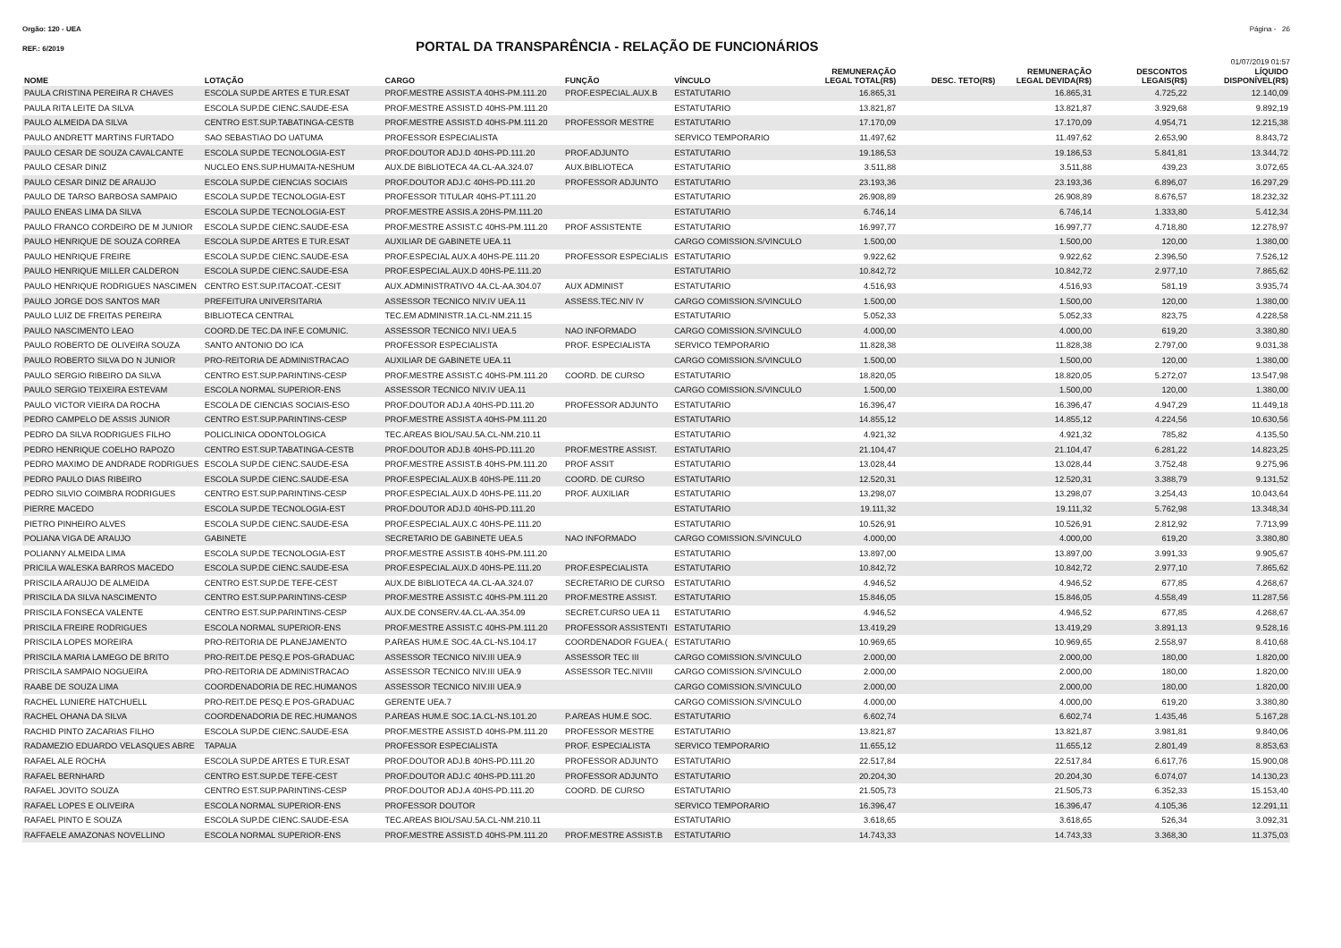Orgão: 120 - UEA Página - 26
REF.: 6/2019
PORTAL DA TRANSPARÊNCIA - RELAÇÃO DE FUNCIONÁRIOS
01/07/2019 01:57
| NOME | LOTAÇÃO | CARGO | FUNÇÃO | VÍNCULO | REMUNERAÇÃO LEGAL TOTAL(R$) | DESC. TETO(R$) | REMUNERAÇÃO LEGAL DEVIDA(R$) | DESCONTOS LEGAIS(R$) | LÍQUIDO DISPONÍVEL(R$) |
| --- | --- | --- | --- | --- | --- | --- | --- | --- | --- |
| PAULA CRISTINA PEREIRA R CHAVES | ESCOLA SUP.DE ARTES E TUR.ESAT | PROF.MESTRE ASSIST.A 40HS-PM.111.20 | PROF.ESPECIAL.AUX.B | ESTATUTARIO | 16.865,31 | | 16.865,31 | 4.725,22 | 12.140,09 |
| PAULA RITA LEITE DA SILVA | ESCOLA SUP.DE CIENC.SAUDE-ESA | PROF.MESTRE ASSIST.D 40HS-PM.111.20 | | ESTATUTARIO | 13.821,87 | | 13.821,87 | 3.929,68 | 9.892,19 |
| PAULO ALMEIDA DA SILVA | CENTRO EST.SUP.TABATINGA-CESTB | PROF.MESTRE ASSIST.D 40HS-PM.111.20 | PROFESSOR MESTRE | ESTATUTARIO | 17.170,09 | | 17.170,09 | 4.954,71 | 12.215,38 |
| PAULO ANDRETT MARTINS FURTADO | SAO SEBASTIAO DO UATUMA | PROFESSOR ESPECIALISTA | | SERVICO TEMPORARIO | 11.497,62 | | 11.497,62 | 2.653,90 | 8.843,72 |
| PAULO CESAR DE SOUZA CAVALCANTE | ESCOLA SUP.DE TECNOLOGIA-EST | PROF.DOUTOR ADJ.D 40HS-PD.111.20 | PROF.ADJUNTO | ESTATUTARIO | 19.186,53 | | 19.186,53 | 5.841,81 | 13.344,72 |
| PAULO CESAR DINIZ | NUCLEO ENS.SUP.HUMAITA-NESHUM | AUX.DE BIBLIOTECA 4A.CL-AA.324.07 | AUX.BIBLIOTECA | ESTATUTARIO | 3.511,88 | | 3.511,88 | 439,23 | 3.072,65 |
| PAULO CESAR DINIZ DE ARAUJO | ESCOLA SUP.DE CIENCIAS SOCIAIS | PROF.DOUTOR ADJ.C 40HS-PD.111.20 | PROFESSOR ADJUNTO | ESTATUTARIO | 23.193,36 | | 23.193,36 | 6.896,07 | 16.297,29 |
| PAULO DE TARSO BARBOSA SAMPAIO | ESCOLA SUP.DE TECNOLOGIA-EST | PROFESSOR TITULAR 40HS-PT.111.20 | | ESTATUTARIO | 26.908,89 | | 26.908,89 | 8.676,57 | 18.232,32 |
| PAULO ENEAS LIMA DA SILVA | ESCOLA SUP.DE TECNOLOGIA-EST | PROF.MESTRE ASSIS.A 20HS-PM.111.20 | | ESTATUTARIO | 6.746,14 | | 6.746,14 | 1.333,80 | 5.412,34 |
| PAULO FRANCO CORDEIRO DE M JUNIOR | ESCOLA SUP.DE CIENC.SAUDE-ESA | PROF.MESTRE ASSIST.C 40HS-PM.111.20 | PROF ASSISTENTE | ESTATUTARIO | 16.997,77 | | 16.997,77 | 4.718,80 | 12.278,97 |
| PAULO HENRIQUE DE SOUZA CORREA | ESCOLA SUP.DE ARTES E TUR.ESAT | AUXILIAR DE GABINETE UEA.11 | | CARGO COMISSION.S/VINCULO | 1.500,00 | | 1.500,00 | 120,00 | 1.380,00 |
| PAULO HENRIQUE FREIRE | ESCOLA SUP.DE CIENC.SAUDE-ESA | PROF.ESPECIAL AUX.A 40HS-PE.111.20 | PROFESSOR ESPECIALIS | ESTATUTARIO | 9.922,62 | | 9.922,62 | 2.396,50 | 7.526,12 |
| PAULO HENRIQUE MILLER CALDERON | ESCOLA SUP.DE CIENC.SAUDE-ESA | PROF.ESPECIAL.AUX.D 40HS-PE.111.20 | | ESTATUTARIO | 10.842,72 | | 10.842,72 | 2.977,10 | 7.865,62 |
| PAULO HENRIQUE RODRIGUES NASCIMEN | CENTRO EST.SUP.ITACOAT.-CESIT | AUX.ADMINISTRATIVO 4A.CL-AA.304.07 | AUX ADMINIST | ESTATUTARIO | 4.516,93 | | 4.516,93 | 581,19 | 3.935,74 |
| PAULO JORGE DOS SANTOS MAR | PREFEITURA UNIVERSITARIA | ASSESSOR TECNICO NIV.IV UEA.11 | ASSESS.TEC.NIV IV | CARGO COMISSION.S/VINCULO | 1.500,00 | | 1.500,00 | 120,00 | 1.380,00 |
| PAULO LUIZ DE FREITAS PEREIRA | BIBLIOTECA CENTRAL | TEC.EM ADMINISTR.1A.CL-NM.211.15 | | ESTATUTARIO | 5.052,33 | | 5.052,33 | 823,75 | 4.228,58 |
| PAULO NASCIMENTO LEAO | COORD.DE TEC.DA INF.E COMUNIC. | ASSESSOR TECNICO NIV.I UEA.5 | NAO INFORMADO | CARGO COMISSION.S/VINCULO | 4.000,00 | | 4.000,00 | 619,20 | 3.380,80 |
| PAULO ROBERTO DE OLIVEIRA SOUZA | SANTO ANTONIO DO ICA | PROFESSOR ESPECIALISTA | PROF. ESPECIALISTA | SERVICO TEMPORARIO | 11.828,38 | | 11.828,38 | 2.797,00 | 9.031,38 |
| PAULO ROBERTO SILVA DO N JUNIOR | PRO-REITORIA DE ADMINISTRACAO | AUXILIAR DE GABINETE UEA.11 | | CARGO COMISSION.S/VINCULO | 1.500,00 | | 1.500,00 | 120,00 | 1.380,00 |
| PAULO SERGIO RIBEIRO DA SILVA | CENTRO EST.SUP.PARINTINS-CESP | PROF.MESTRE ASSIST.C 40HS-PM.111.20 | COORD. DE CURSO | ESTATUTARIO | 18.820,05 | | 18.820,05 | 5.272,07 | 13.547,98 |
| PAULO SERGIO TEIXEIRA ESTEVAM | ESCOLA NORMAL SUPERIOR-ENS | ASSESSOR TECNICO NIV.IV UEA.11 | | CARGO COMISSION.S/VINCULO | 1.500,00 | | 1.500,00 | 120,00 | 1.380,00 |
| PAULO VICTOR VIEIRA DA ROCHA | ESCOLA DE CIENCIAS SOCIAIS-ESO | PROF.DOUTOR ADJ.A 40HS-PD.111.20 | PROFESSOR ADJUNTO | ESTATUTARIO | 16.396,47 | | 16.396,47 | 4.947,29 | 11.449,18 |
| PEDRO CAMPELO DE ASSIS JUNIOR | CENTRO EST.SUP.PARINTINS-CESP | PROF.MESTRE ASSIST.A 40HS-PM.111.20 | | ESTATUTARIO | 14.855,12 | | 14.855,12 | 4.224,56 | 10.630,56 |
| PEDRO DA SILVA RODRIGUES FILHO | POLICLINICA ODONTOLOGICA | TEC.AREAS BIOL/SAU.5A.CL-NM.210.11 | | ESTATUTARIO | 4.921,32 | | 4.921,32 | 785,82 | 4.135,50 |
| PEDRO HENRIQUE COELHO RAPOZO | CENTRO EST.SUP.TABATINGA-CESTB | PROF.DOUTOR ADJ.B 40HS-PD.111.20 | PROF.MESTRE ASSIST. | ESTATUTARIO | 21.104,47 | | 21.104,47 | 6.281,22 | 14.823,25 |
| PEDRO MAXIMO DE ANDRADE RODRIGUES | ESCOLA SUP.DE CIENC.SAUDE-ESA | PROF.MESTRE ASSIST.B 40HS-PM.111.20 | PROF ASSIT | ESTATUTARIO | 13.028,44 | | 13.028,44 | 3.752,48 | 9.275,96 |
| PEDRO PAULO DIAS RIBEIRO | ESCOLA SUP.DE CIENC.SAUDE-ESA | PROF.ESPECIAL.AUX.B 40HS-PE.111.20 | COORD. DE CURSO | ESTATUTARIO | 12.520,31 | | 12.520,31 | 3.388,79 | 9.131,52 |
| PEDRO SILVIO COIMBRA RODRIGUES | CENTRO EST.SUP.PARINTINS-CESP | PROF.ESPECIAL.AUX.D 40HS-PE.111.20 | PROF. AUXILIAR | ESTATUTARIO | 13.298,07 | | 13.298,07 | 3.254,43 | 10.043,64 |
| PIERRE MACEDO | ESCOLA SUP.DE TECNOLOGIA-EST | PROF.DOUTOR ADJ.D 40HS-PD.111.20 | | ESTATUTARIO | 19.111,32 | | 19.111,32 | 5.762,98 | 13.348,34 |
| PIETRO PINHEIRO ALVES | ESCOLA SUP.DE CIENC.SAUDE-ESA | PROF.ESPECIAL.AUX.C 40HS-PE.111.20 | | ESTATUTARIO | 10.526,91 | | 10.526,91 | 2.812,92 | 7.713,99 |
| POLIANA VIGA DE ARAUJO | GABINETE | SECRETARIO DE GABINETE UEA.5 | NAO INFORMADO | CARGO COMISSION.S/VINCULO | 4.000,00 | | 4.000,00 | 619,20 | 3.380,80 |
| POLIANNY ALMEIDA LIMA | ESCOLA SUP.DE TECNOLOGIA-EST | PROF.MESTRE ASSIST.B 40HS-PM.111.20 | | ESTATUTARIO | 13.897,00 | | 13.897,00 | 3.991,33 | 9.905,67 |
| PRICILA WALESKA BARROS MACEDO | ESCOLA SUP.DE CIENC.SAUDE-ESA | PROF.ESPECIAL.AUX.D 40HS-PE.111.20 | PROF.ESPECIALISTA | ESTATUTARIO | 10.842,72 | | 10.842,72 | 2.977,10 | 7.865,62 |
| PRISCILA ARAUJO DE ALMEIDA | CENTRO EST.SUP.DE TEFE-CEST | AUX.DE BIBLIOTECA 4A.CL-AA.324.07 | SECRETARIO DE CURSO | ESTATUTARIO | 4.946,52 | | 4.946,52 | 677,85 | 4.268,67 |
| PRISCILA DA SILVA NASCIMENTO | CENTRO EST.SUP.PARINTINS-CESP | PROF.MESTRE ASSIST.C 40HS-PM.111.20 | PROF.MESTRE ASSIST. | ESTATUTARIO | 15.846,05 | | 15.846,05 | 4.558,49 | 11.287,56 |
| PRISCILA FONSECA VALENTE | CENTRO EST.SUP.PARINTINS-CESP | AUX.DE CONSERV.4A.CL-AA.354.09 | SECRET.CURSO UEA 11 | ESTATUTARIO | 4.946,52 | | 4.946,52 | 677,85 | 4.268,67 |
| PRISCILA FREIRE RODRIGUES | ESCOLA NORMAL SUPERIOR-ENS | PROF.MESTRE ASSIST.C 40HS-PM.111.20 | PROFESSOR ASSISTENTI | ESTATUTARIO | 13.419,29 | | 13.419,29 | 3.891,13 | 9.528,16 |
| PRISCILA LOPES MOREIRA | PRO-REITORIA DE PLANEJAMENTO | P.AREAS HUM.E SOC.4A.CL-NS.104.17 | COORDENADOR FGUEA.( | ESTATUTARIO | 10.969,65 | | 10.969,65 | 2.558,97 | 8.410,68 |
| PRISCILA MARIA LAMEGO DE BRITO | PRO-REIT.DE PESQ.E POS-GRADUAC | ASSESSOR TECNICO NIV.III UEA.9 | ASSESSOR TEC III | CARGO COMISSION.S/VINCULO | 2.000,00 | | 2.000,00 | 180,00 | 1.820,00 |
| PRISCILA SAMPAIO NOGUEIRA | PRO-REITORIA DE ADMINISTRACAO | ASSESSOR TECNICO NIV.III UEA.9 | ASSESSOR TEC.NIVIII | CARGO COMISSION.S/VINCULO | 2.000,00 | | 2.000,00 | 180,00 | 1.820,00 |
| RAABE DE SOUZA LIMA | COORDENADORIA DE REC.HUMANOS | ASSESSOR TECNICO NIV.III UEA.9 | | CARGO COMISSION.S/VINCULO | 2.000,00 | | 2.000,00 | 180,00 | 1.820,00 |
| RACHEL LUNIERE HATCHUELL | PRO-REIT.DE PESQ.E POS-GRADUAC | GERENTE UEA.7 | | CARGO COMISSION.S/VINCULO | 4.000,00 | | 4.000,00 | 619,20 | 3.380,80 |
| RACHEL OHANA DA SILVA | COORDENADORIA DE REC.HUMANOS | P.AREAS HUM.E SOC.1A.CL-NS.101.20 | P.AREAS HUM.E SOC. | ESTATUTARIO | 6.602,74 | | 6.602,74 | 1.435,46 | 5.167,28 |
| RACHID PINTO ZACARIAS FILHO | ESCOLA SUP.DE CIENC.SAUDE-ESA | PROF.MESTRE ASSIST.D 40HS-PM.111.20 | PROFESSOR MESTRE | ESTATUTARIO | 13.821,87 | | 13.821,87 | 3.981,81 | 9.840,06 |
| RADAMEZIO EDUARDO VELASQUES ABRE | TAPAUA | PROFESSOR ESPECIALISTA | PROF. ESPECIALISTA | SERVICO TEMPORARIO | 11.655,12 | | 11.655,12 | 2.801,49 | 8.853,63 |
| RAFAEL ALE ROCHA | ESCOLA SUP.DE ARTES E TUR.ESAT | PROF.DOUTOR ADJ.B 40HS-PD.111.20 | PROFESSOR ADJUNTO | ESTATUTARIO | 22.517,84 | | 22.517,84 | 6.617,76 | 15.900,08 |
| RAFAEL BERNHARD | CENTRO EST.SUP.DE TEFE-CEST | PROF.DOUTOR ADJ.C 40HS-PD.111.20 | PROFESSOR ADJUNTO | ESTATUTARIO | 20.204,30 | | 20.204,30 | 6.074,07 | 14.130,23 |
| RAFAEL JOVITO SOUZA | CENTRO EST.SUP.PARINTINS-CESP | PROF.DOUTOR ADJ.A 40HS-PD.111.20 | COORD. DE CURSO | ESTATUTARIO | 21.505,73 | | 21.505,73 | 6.352,33 | 15.153,40 |
| RAFAEL LOPES E OLIVEIRA | ESCOLA NORMAL SUPERIOR-ENS | PROFESSOR DOUTOR | | SERVICO TEMPORARIO | 16.396,47 | | 16.396,47 | 4.105,36 | 12.291,11 |
| RAFAEL PINTO E SOUZA | ESCOLA SUP.DE CIENC.SAUDE-ESA | TEC.AREAS BIOL/SAU.5A.CL-NM.210.11 | | ESTATUTARIO | 3.618,65 | | 3.618,65 | 526,34 | 3.092,31 |
| RAFFAELE AMAZONAS NOVELLINO | ESCOLA NORMAL SUPERIOR-ENS | PROF.MESTRE ASSIST.D 40HS-PM.111.20 | PROF.MESTRE ASSIST.B | ESTATUTARIO | 14.743,33 | | 14.743,33 | 3.368,30 | 11.375,03 |